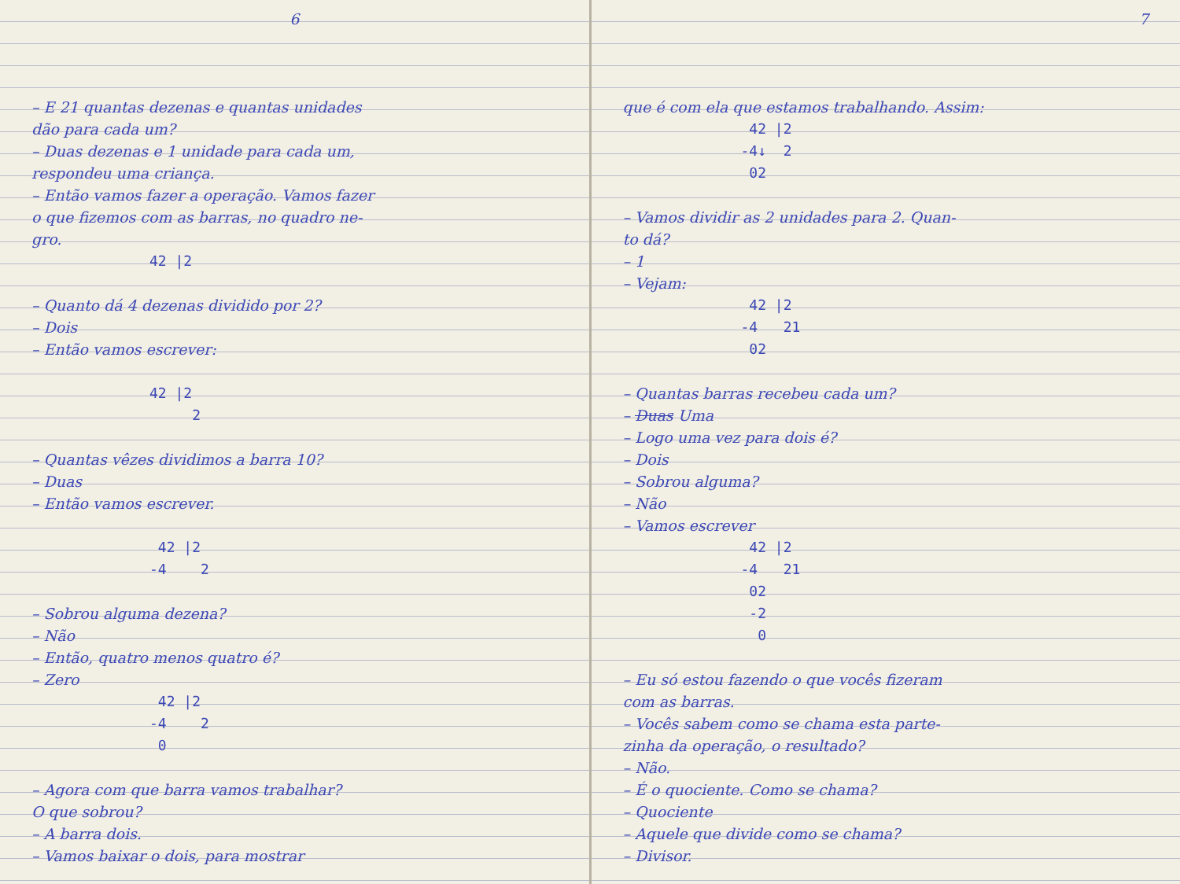6
– E 21 quantas dezenas e quantas unidades
dão para cada um?
– Duas dezenas e 1 unidade para cada um,
respondeu uma criança.
– Então vamos fazer a operação. Vamos fazer
o que fizemos com as barras, no quadro ne-
gro.
42 |2
– Quanto dá 4 dezenas dividido por 2?
– Dois
– Então vamos escrever:
42 |2
2
– Quantas vêzes dividimos a barra 10?
– Duas
– Então vamos escrever.
42 |2
-4 2
– Sobrou alguma dezena?
– Não
– Então, quatro menos quatro é?
– Zero
42 |2
-4 2
0
– Agora com que barra vamos trabalhar?
O que sobrou?
– A barra dois.
– Vamos baixar o dois, para mostrar
7
que é com ela que estamos trabalhando. Assim:
42 |2
-4↓ 2
02
– Vamos dividir as 2 unidades para 2. Quan-
to dá?
– 1
– Vejam:
42 |2
-4 21
02
– Quantas barras recebeu cada um?
– Duas Uma
– Logo uma vez para dois é?
– Dois
– Sobrou alguma?
– Não
– Vamos escrever
42 |2
-4 21
02
-2
0
– Eu só estou fazendo o que vocês fizeram
com as barras.
– Vocês sabem como se chama esta parte-
zinha da operação, o resultado?
– Não.
– É o quociente. Como se chama?
– Quociente
– Aquele que divide como se chama?
– Divisor.